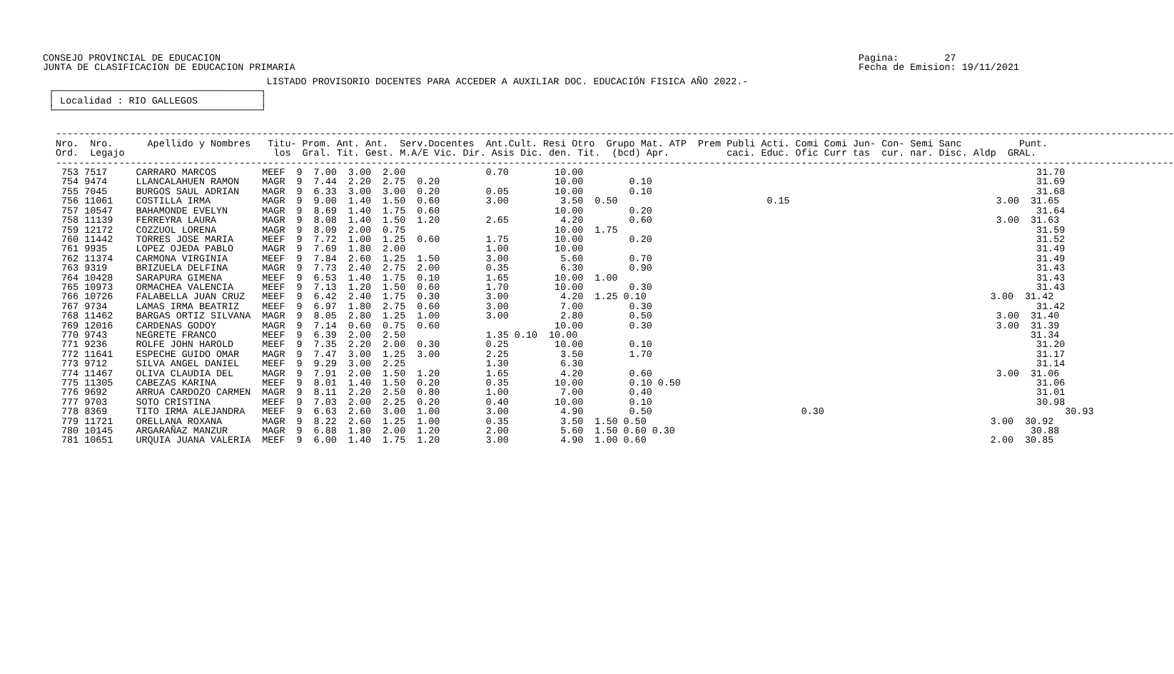CONSEJO PROVINCIAL DE EDUCACION
JUNTA DE CLASIFICACION DE EDUCACION PRIMARIA
Pagina:        27
Fecha de Emision: 19/11/2021
                                       LISTADO PROVISORIO DOCENTES PARA ACCEDER A AUXILIAR DOC. EDUCACIÓN FISICA AÑO 2022.-
 ┌────────────────────────────────────┐
 │ Localidad : RIO GALLEGOS           │
 └────────────────────────────────────┘
---------------------------------------------------------------------------------------------------------------------------------------------------------------------------------------------------
Nro.  Nro.      Apellido y Nombres   Titu- Prom. Ant. Ant.  Serv.Docentes  Ant.Cult. Resi Otro  Grupo Mat. ATP  Prem Publi Acti. Comi Comi Jun- Con- Semi Sanc          Punt.
Ord.  Legajo                          los  Gral. Tit. Gest. M.A/E Vic. Dir. Asis Dic. den. Tit.  (bcd) Apr.          caci. Educ. Ofic Curr tas  cur. nar. Disc. Aldp  GRAL.
---------------------------------------------------------------------------------------------------------------------------------------------------------------------------------------------------
 753 7517     CARRARO MARCOS        MEEF  9  7.00  3.00  2.00              0.70        10.00                                                                               31.70
 754 9474     LLANCALAHUEN RAMON    MAGR  9  7.44  2.20  2.75  0.20                    10.00        0.10                                                                   31.69
 755 7045     BURGOS SAUL ADRIAN    MAGR  9  6.33  3.00  3.00  0.20        0.05        10.00        0.10                                                                   31.68
 756 11061    COSTILLA IRMA         MAGR  9  9.00  1.40  1.50  0.60        3.00         3.50  0.50                          0.15                                    3.00  31.65
 757 10547    BAHAMONDE EVELYN      MAGR  9  8.69  1.40  1.75  0.60                    10.00        0.20                                                                   31.64
 758 11139    FERREYRA LAURA        MAGR  9  8.08  1.40  1.50  1.20        2.65         4.20        0.60                                                            3.00  31.63
 759 12172    COZZUOL LORENA        MAGR  9  8.09  2.00  0.75                          10.00  1.75                                                                         31.59
 760 11442    TORRES JOSE MARIA     MEEF  9  7.72  1.00  1.25  0.60        1.75        10.00        0.20                                                                   31.52
 761 9935     LOPEZ OJEDA PABLO     MAGR  9  7.69  1.80  2.00              1.00        10.00                                                                               31.49
 762 11374    CARMONA VIRGINIA      MEEF  9  7.84  2.60  1.25  1.50        3.00         5.60        0.70                                                                   31.49
 763 9319     BRIZUELA DELFINA      MAGR  9  7.73  2.40  2.75  2.00        0.35         6.30        0.90                                                                   31.43
 764 10428    SARAPURA GIMENA       MEEF  9  6.53  1.40  1.75  0.10        1.65        10.00  1.00                                                                         31.43
 765 10973    ORMACHEA VALENCIA     MEEF  9  7.13  1.20  1.50  0.60        1.70        10.00        0.30                                                                   31.43
 766 10726    FALABELLA JUAN CRUZ   MEEF  9  6.42  2.40  1.75  0.30        3.00         4.20  1.25 0.10                                                            3.00  31.42
 767 9734     LAMAS IRMA BEATRIZ    MEEF  9  6.97  1.80  2.75  0.60        3.00         7.00        0.30                                                                   31.42
 768 11462    BARGAS ORTIZ SILVANA  MAGR  9  8.05  2.80  1.25  1.00        3.00         2.80        0.50                                                            3.00  31.40
 769 12016    CARDENAS GODOY        MAGR  9  7.14  0.60  0.75  0.60                    10.00        0.30                                                            3.00  31.39
 770 9743     NEGRETE FRANCO        MEEF  9  6.39  2.00  2.50              1.35 0.10  10.00                                                                               31.34
 771 9236     ROLFE JOHN HAROLD     MEEF  9  7.35  2.20  2.00  0.30        0.25        10.00        0.10                                                                   31.20
 772 11641    ESPECHE GUIDO OMAR    MAGR  9  7.47  3.00  1.25  3.00        2.25         3.50        1.70                                                                   31.17
 773 9712     SILVA ANGEL DANIEL    MEEF  9  9.29  3.00  2.25              1.30         6.30                                                                               31.14
 774 11467    OLIVA CLAUDIA DEL     MAGR  9  7.91  2.00  1.50  1.20        1.65         4.20        0.60                                                            3.00  31.06
 775 11305    CABEZAS KARINA        MEEF  9  8.01  1.40  1.50  0.20        0.35        10.00        0.10 0.50                                                              31.06
 776 9692     ARRUA CARDOZO CARMEN  MAGR  9  8.11  2.20  2.50  0.80        1.00         7.00        0.40                                                                   31.01
 777 9703     SOTO CRISTINA         MEEF  9  7.03  2.00  2.25  0.20        0.40        10.00        0.10                                                                   30.98
 778 8369     TITO IRMA ALEJANDRA   MEEF  9  6.63  2.60  3.00  1.00        3.00         4.90        0.50                          0.30                                          30.93
 779 11721    ORELLANA ROXANA       MAGR  9  8.22  2.60  1.25  1.00        0.35         3.50  1.50 0.50                                                            3.00  30.92
 780 10145    ARGARAÑAZ MANZUR      MAGR  9  6.88  1.80  2.00  1.20        2.00         5.60  1.50 0.60 0.30                                                              30.88
 781 10651    URQUIA JUANA VALERIA  MEEF  9  6.00  1.40  1.75  1.20        3.00         4.90  1.00 0.60                                                            2.00  30.85